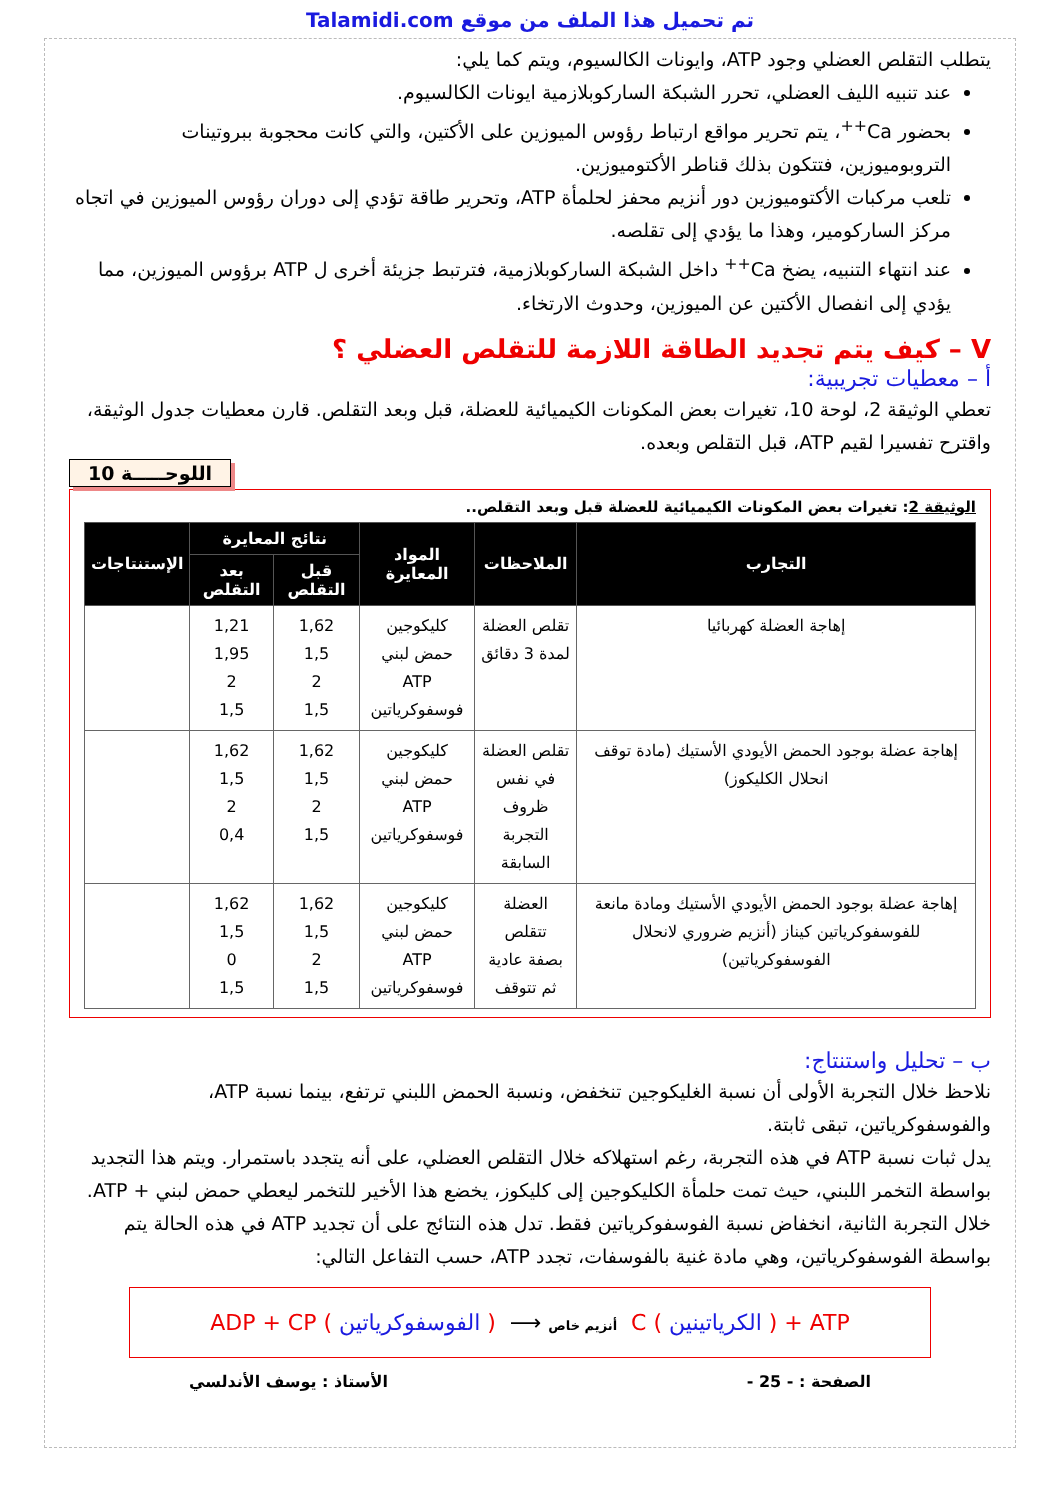Talamidi.com تم تحميل هذا الملف من موقع
يتطلب التقلص العضلي وجود ATP، وايونات الكالسيوم، ويتم كما يلي:
عند تنبيه الليف العضلي، تحرر الشبكة الساركوبلازمية ايونات الكالسيوم.
بحضور Ca<sup>++</sup>، يتم تحرير مواقع ارتباط رؤوس الميوزين على الأكتين، والتي كانت محجوبة ببروتينات التروبوميوزين، فتتكون بذلك قناطر الأكتوميوزين.
تلعب مركبات الأكتوميوزين دور أنزيم محفز لحلمأة ATP، وتحرير طاقة تؤدي إلى دوران رؤوس الميوزين في اتجاه مركز الساركومير، وهذا ما يؤدي إلى تقلصه.
عند انتهاء التنبيه، يضخ Ca<sup>++</sup> داخل الشبكة الساركوبلازمية، فترتبط جزيئة أخرى ل ATP برؤوس الميوزين، مما يؤدي إلى انفصال الأكتين عن الميوزين، وحدوث الارتخاء.
V – كيف يتم تجديد الطاقة اللازمة للتقلص العضلي ؟
أ – معطيات تجريبية:
تعطي الوثيقة 2، لوحة 10، تغيرات بعض المكونات الكيميائية للعضلة، قبل وبعد التقلص. قارن معطيات جدول الوثيقة، واقترح تفسيرا لقيم ATP، قبل التقلص وبعده.
اللوحـــــة 10
الوثيقة 2: تغيرات بعض المكونات الكيميائية للعضلة قبل وبعد التقلص..
| التجارب | الملاحظات | المواد المعايرة | نتائج المعايرة | | الإستنتاجات |
| --- | --- | --- | --- | --- | --- |
| | | | قبل التقلص | بعد التقلص | |
| إهاجة العضلة كهربائيا | تقلص العضلة لمدة 3 دقائق | كليكوجين حمض لبني ATP فوسفوكرياتين | 1,62 1,5 2 1,5 | 1,21 1,95 2 1,5 | |
| إهاجة عضلة بوجود الحمض الأيودي الأستيك (مادة توقف انحلال الكليكوز) | تقلص العضلة في نفس ظروف التجربة السابقة | كليكوجين حمض لبني ATP فوسفوكرياتين | 1,62 1,5 2 1,5 | 1,62 1,5 2 0,4 | |
| إهاجة عضلة بوجود الحمض الأيودي الأستيك ومادة مانعة للفوسفوكرياتين كيناز (أنزيم ضروري لانحلال الفوسفوكرياتين) | العضلة تتقلص بصفة عادية ثم تتوقف | كليكوجين حمض لبني ATP فوسفوكرياتين | 1,62 1,5 2 1,5 | 1,62 1,5 0 1,5 | |
ب – تحليل واستنتاج:
نلاحظ خلال التجربة الأولى أن نسبة الغليكوجين تنخفض، ونسبة الحمض اللبني ترتفع، بينما نسبة ATP، والفوسفوكرياتين، تبقى ثابتة.
يدل ثبات نسبة ATP في هذه التجربة، رغم استهلاكه خلال التقلص العضلي، على أنه يتجدد باستمرار. ويتم هذا التجديد بواسطة التخمر اللبني، حيث تمت حلمأة الكليكوجين إلى كليكوز، يخضع هذا الأخير للتخمر ليعطي حمض لبني + ATP.
خلال التجربة الثانية، انخفاض نسبة الفوسفوكرياتين فقط. تدل هذه النتائج على أن تجديد ATP في هذه الحالة يتم بواسطة الفوسفوكرياتين، وهي مادة غنية بالفوسفات، تجدد ATP، حسب التفاعل التالي:
ADP + CP ( الفوسفوكرياتين ) ⟶ أنزيم خاص C ( الكرياتينين ) + ATP
الصفحة : - 25 - الأستاذ : يوسف الأندلسي